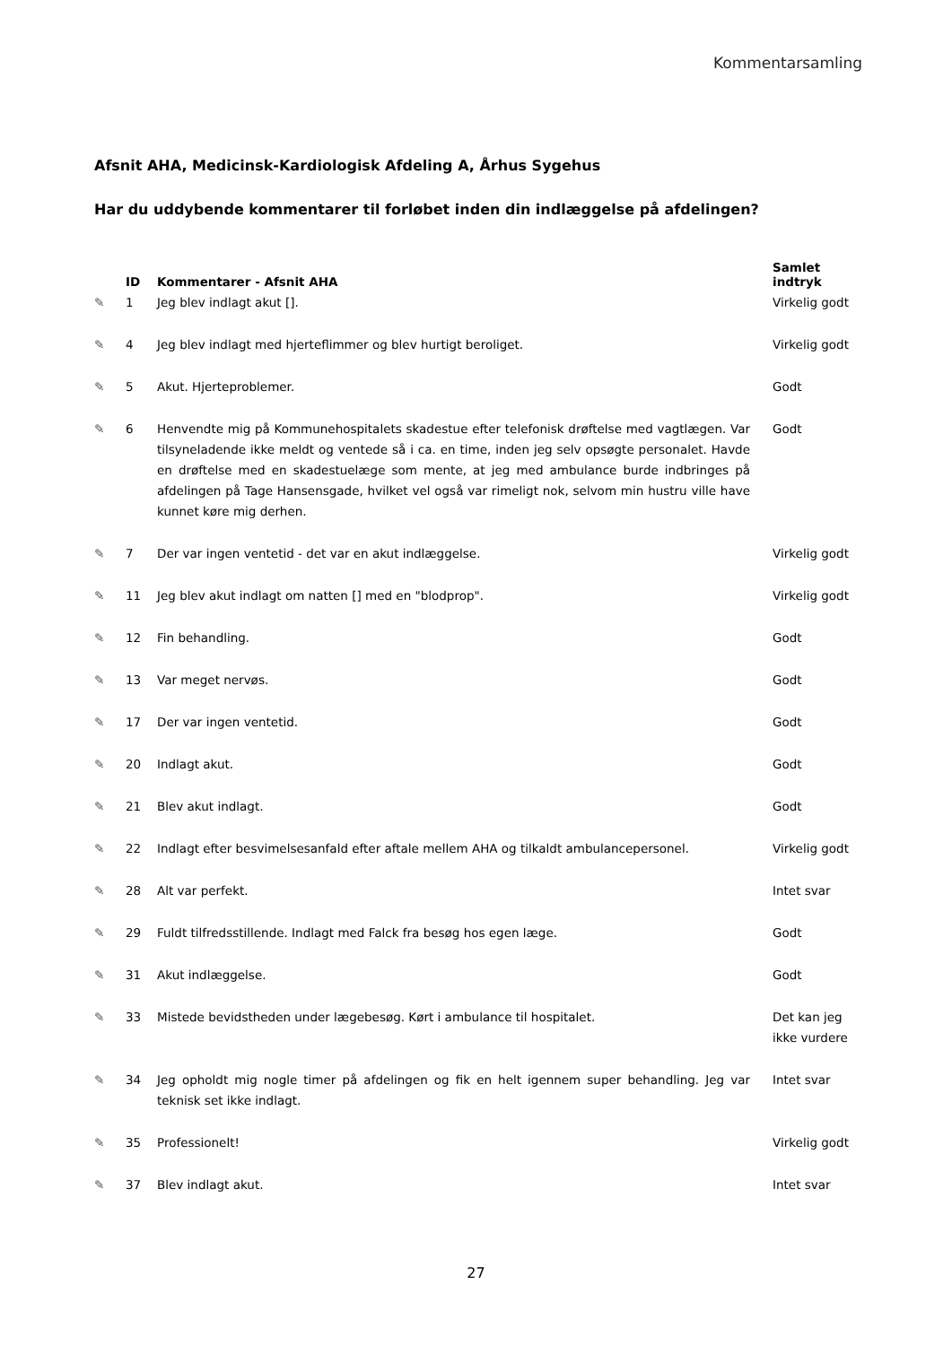Kommentarsamling
Afsnit AHA, Medicinsk-Kardiologisk Afdeling A, Århus Sygehus
Har du uddybende kommentarer til forløbet inden din indlæggelse på afdelingen?
| | ID | Kommentarer - Afsnit AHA | Samlet indtryk |
| --- | --- | --- | --- |
| ✎ | 1 | Jeg blev indlagt akut []. | Virkelig godt |
| ✎ | 4 | Jeg blev indlagt med hjerteflimmer og blev hurtigt beroliget. | Virkelig godt |
| ✎ | 5 | Akut. Hjerteproblemer. | Godt |
| ✎ | 6 | Henvendte mig på Kommunehospitalets skadestue efter telefonisk drøftelse med vagtlægen. Var tilsyneladende ikke meldt og ventede så i ca. en time, inden jeg selv opsøgte personalet. Havde en drøftelse med en skadestuelæge som mente, at jeg med ambulance burde indbringes på afdelingen på Tage Hansensgade, hvilket vel også var rimeligt nok, selvom min hustru ville have kunnet køre mig derhen. | Godt |
| ✎ | 7 | Der var ingen ventetid - det var en akut indlæggelse. | Virkelig godt |
| ✎ | 11 | Jeg blev akut indlagt om natten [] med en "blodprop". | Virkelig godt |
| ✎ | 12 | Fin behandling. | Godt |
| ✎ | 13 | Var meget nervøs. | Godt |
| ✎ | 17 | Der var ingen ventetid. | Godt |
| ✎ | 20 | Indlagt akut. | Godt |
| ✎ | 21 | Blev akut indlagt. | Godt |
| ✎ | 22 | Indlagt efter besvimelsesanfald efter aftale mellem AHA og tilkaldt ambulancepersonel. | Virkelig godt |
| ✎ | 28 | Alt var perfekt. | Intet svar |
| ✎ | 29 | Fuldt tilfredsstillende. Indlagt med Falck fra besøg hos egen læge. | Godt |
| ✎ | 31 | Akut indlæggelse. | Godt |
| ✎ | 33 | Mistede bevidstheden under lægebesøg. Kørt i ambulance til hospitalet. | Det kan jeg ikke vurdere |
| ✎ | 34 | Jeg opholdt mig nogle timer på afdelingen og fik en helt igennem super behandling. Jeg var teknisk set ikke indlagt. | Intet svar |
| ✎ | 35 | Professionelt! | Virkelig godt |
| ✎ | 37 | Blev indlagt akut. | Intet svar |
27